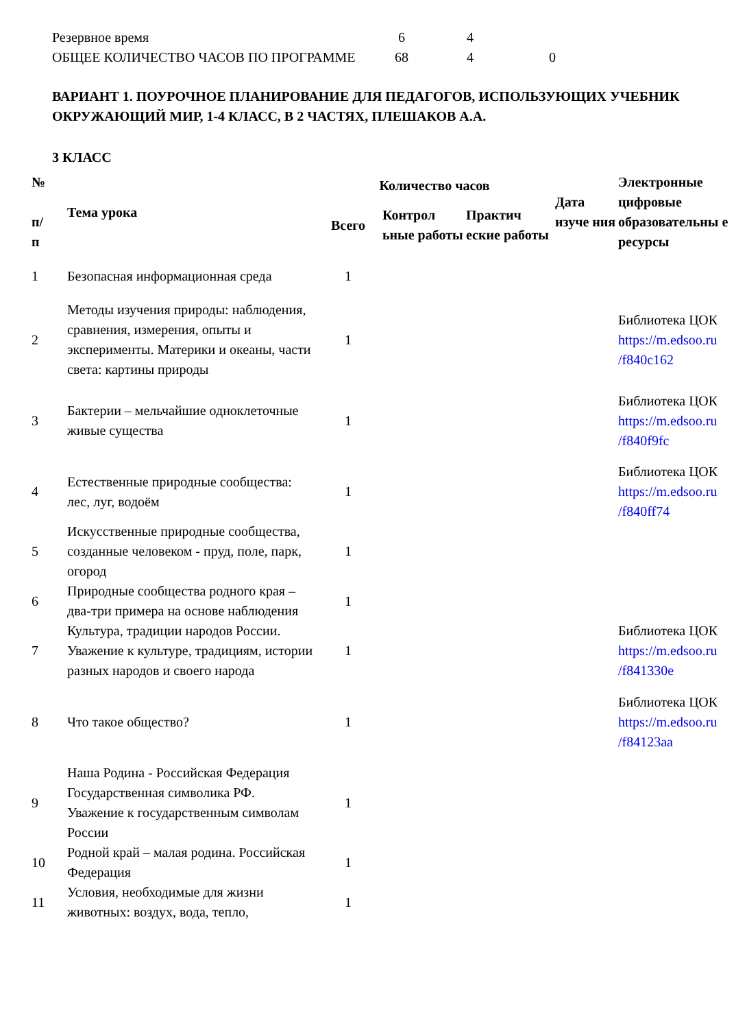| Резервное время | 6 | 4 | |
| ОБЩЕЕ КОЛИЧЕСТВО ЧАСОВ ПО ПРОГРАММЕ | 68 | 4 | 0 |
ВАРИАНТ 1. ПОУРОЧНОЕ ПЛАНИРОВАНИЕ ДЛЯ ПЕДАГОГОВ, ИСПОЛЬЗУЮЩИХ УЧЕБНИК ОКРУЖАЮЩИЙ МИР, 1-4 КЛАСС, В 2 ЧАСТЯХ, ПЛЕШАКОВ А.А.
3 КЛАСС
| № п/ п | Тема урока | Количество часов | | | Дата изуче ния | Электронные цифровые образовательны е ресурсы |
| --- | --- | --- | --- | --- | --- | --- |
| | | Всего | Контрол ьные работы | Практич еские работы | | |
| 1 | Безопасная информационная среда | 1 | | | | |
| 2 | Методы изучения природы: наблюдения, сравнения, измерения, опыты и эксперименты. Материки и океаны, части света: картины природы | 1 | | | | Библиотека ЦОК https://m.edsoo.ru /f840c162 |
| 3 | Бактерии – мельчайшие одноклеточные живые существа | 1 | | | | Библиотека ЦОК https://m.edsoo.ru /f840f9fc |
| 4 | Естественные природные сообщества: лес, луг, водоём | 1 | | | | Библиотека ЦОК https://m.edsoo.ru /f840ff74 |
| 5 | Искусственные природные сообщества, созданные человеком - пруд, поле, парк, огород | 1 | | | | |
| 6 | Природные сообщества родного края – два-три примера на основе наблюдения | 1 | | | | |
| 7 | Культура, традиции народов России. Уважение к культуре, традициям, истории разных народов и своего народа | 1 | | | | Библиотека ЦОК https://m.edsoo.ru /f841330e |
| 8 | Что такое общество? | 1 | | | | Библиотека ЦОК https://m.edsoo.ru /f84123aa |
| 9 | Наша Родина - Российская Федерация Государственная символика РФ. Уважение к государственным символам России | 1 | | | | |
| 10 | Родной край – малая родина. Российская Федерация | 1 | | | | |
| 11 | Условия, необходимые для жизни животных: воздух, вода, тепло, | 1 | | | | |